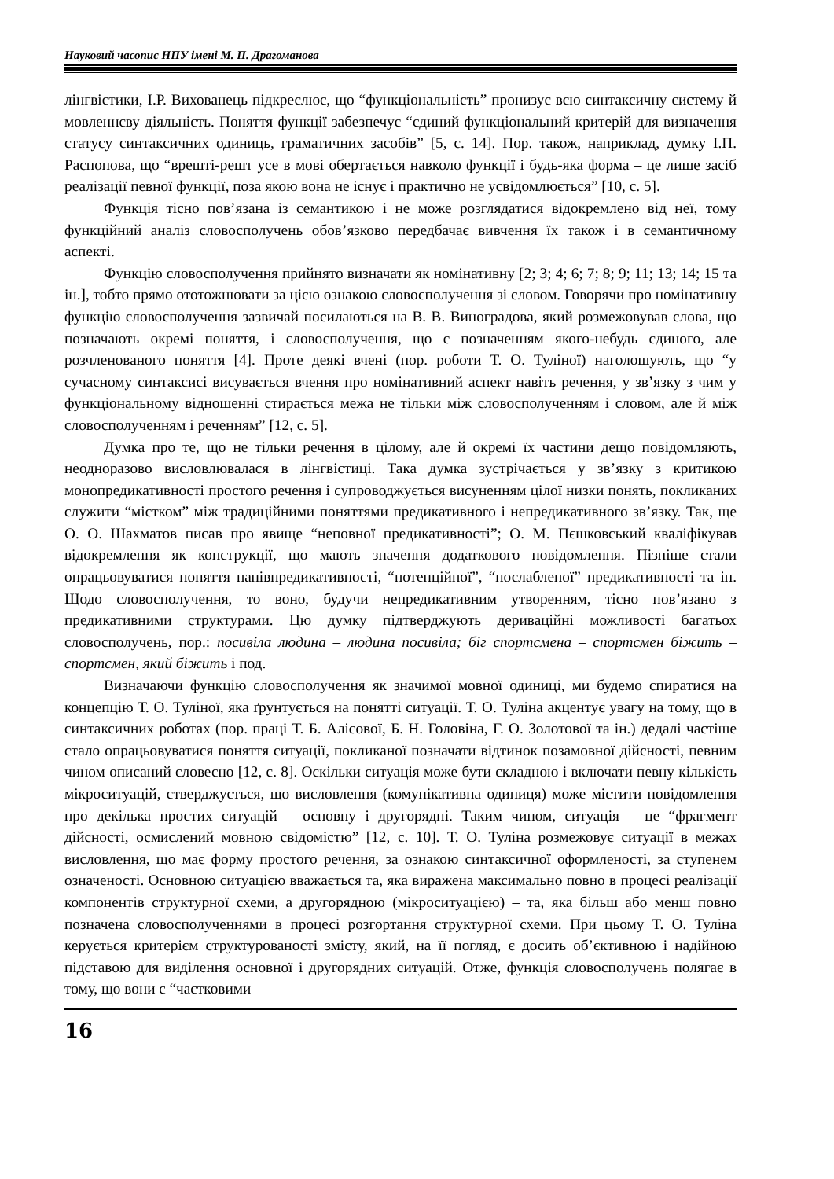Науковий часопис НПУ імені М. П. Драгоманова
лінгвістики, І.Р. Вихованець підкреслює, що “функціональність” пронизує всю синтаксичну систему й мовленнєву діяльність. Поняття функції забезпечує “єдиний функціональний критерій для визначення статусу синтаксичних одиниць, граматичних засобів” [5, с. 14]. Пор. також, наприклад, думку І.П. Распопова, що “врешті-решт усе в мові обертається навколо функції і будь-яка форма – це лише засіб реалізації певної функції, поза якою вона не існує і практично не усвідомлюється” [10, с. 5].
Функція тісно пов’язана із семантикою і не може розглядатися відокремлено від неї, тому функційний аналіз словосполучень обов’язково передбачає вивчення їх також і в семантичному аспекті.
Функцію словосполучення прийнято визначати як номінативну [2; 3; 4; 6; 7; 8; 9; 11; 13; 14; 15 та ін.], тобто прямо ототожнювати за цією ознакою словосполучення зі словом. Говорячи про номінативну функцію словосполучення зазвичай посилаються на В. В. Виноградова, який розмежовував слова, що позначають окремі поняття, і словосполучення, що є позначенням якого-небудь єдиного, але розчленованого поняття [4]. Проте деякі вчені (пор. роботи Т. О. Туліної) наголошують, що “у сучасному синтаксисі висувається вчення про номінативний аспект навіть речення, у зв’язку з чим у функціональному відношенні стирається межа не тільки між словосполученням і словом, але й між словосполученням і реченням” [12, с. 5].
Думка про те, що не тільки речення в цілому, але й окремі їх частини дещо повідомляють, неодноразово висловлювалася в лінгвістиці. Така думка зустрічається у зв’язку з критикою монопредикативності простого речення і супроводжується висуненням цілої низки понять, покликаних служити “містком” між традиційними поняттями предикативного і непредикативного зв’язку. Так, ще О. О. Шахматов писав про явище “неповної предикативності”; О. М. Пєшковський кваліфікував відокремлення як конструкції, що мають значення додаткового повідомлення. Пізніше стали опрацьовуватися поняття напівпредикативності, “потенційної”, “послабленої” предикативності та ін. Щодо словосполучення, то воно, будучи непредикативним утворенням, тісно пов’язано з предикативними структурами. Цю думку підтверджують дериваційні можливості багатьох словосполучень, пор.: посивіла людина – людина посивіла; біг спортсмена – спортсмен біжить – спортсмен, який біжить і под.
Визначаючи функцію словосполучення як значимої мовної одиниці, ми будемо спиратися на концепцію Т. О. Туліної, яка ґрунтується на понятті ситуації. Т. О. Туліна акцентує увагу на тому, що в синтаксичних роботах (пор. праці Т. Б. Алісової, Б. Н. Головіна, Г. О. Золотової та ін.) дедалі частіше стало опрацьовуватися поняття ситуації, покликаної позначати відтинок позамовної дійсності, певним чином описаний словесно [12, с. 8]. Оскільки ситуація може бути складною і включати певну кількість мікроситуацій, стверджується, що висловлення (комунікативна одиниця) може містити повідомлення про декілька простих ситуацій – основну і другорядні. Таким чином, ситуація – це “фрагмент дійсності, осмислений мовною свідомістю” [12, с. 10]. Т. О. Туліна розмежовує ситуації в межах висловлення, що має форму простого речення, за ознакою синтаксичної оформленості, за ступенем означеності. Основною ситуацією вважається та, яка виражена максимально повно в процесі реалізації компонентів структурної схеми, а другорядною (мікроситуацією) – та, яка більш або менш повно позначена словосполученнями в процесі розгортання структурної схеми. При цьому Т. О. Туліна керується критерієм структурованості змісту, який, на її погляд, є досить об’єктивною і надійною підставою для виділення основної і другорядних ситуацій. Отже, функція словосполучень полягає в тому, що вони є “частковими
16